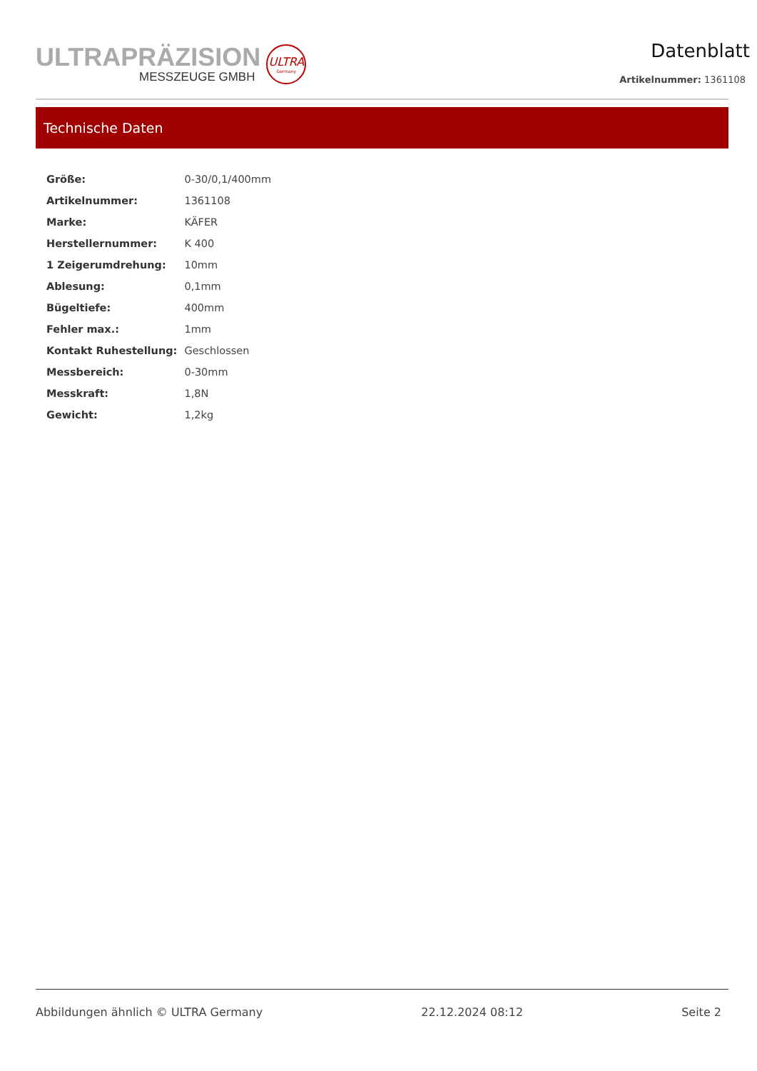ULTRAPRÄZISION
MESSZEUGE GMBH
ULTRA
Germany
Datenblatt
Artikelnummer: 1361108
Technische Daten
| Größe: | 0-30/0,1/400mm |
| Artikelnummer: | 1361108 |
| Marke: | KÄFER |
| Herstellernummer: | K 400 |
| 1 Zeigerumdrehung: | 10mm |
| Ablesung: | 0,1mm |
| Bügeltiefe: | 400mm |
| Fehler max.: | 1mm |
| Kontakt Ruhestellung: | Geschlossen |
| Messbereich: | 0-30mm |
| Messkraft: | 1,8N |
| Gewicht: | 1,2kg |
Abbildungen ähnlich © ULTRA Germany 22.12.2024 08:12 Seite 2